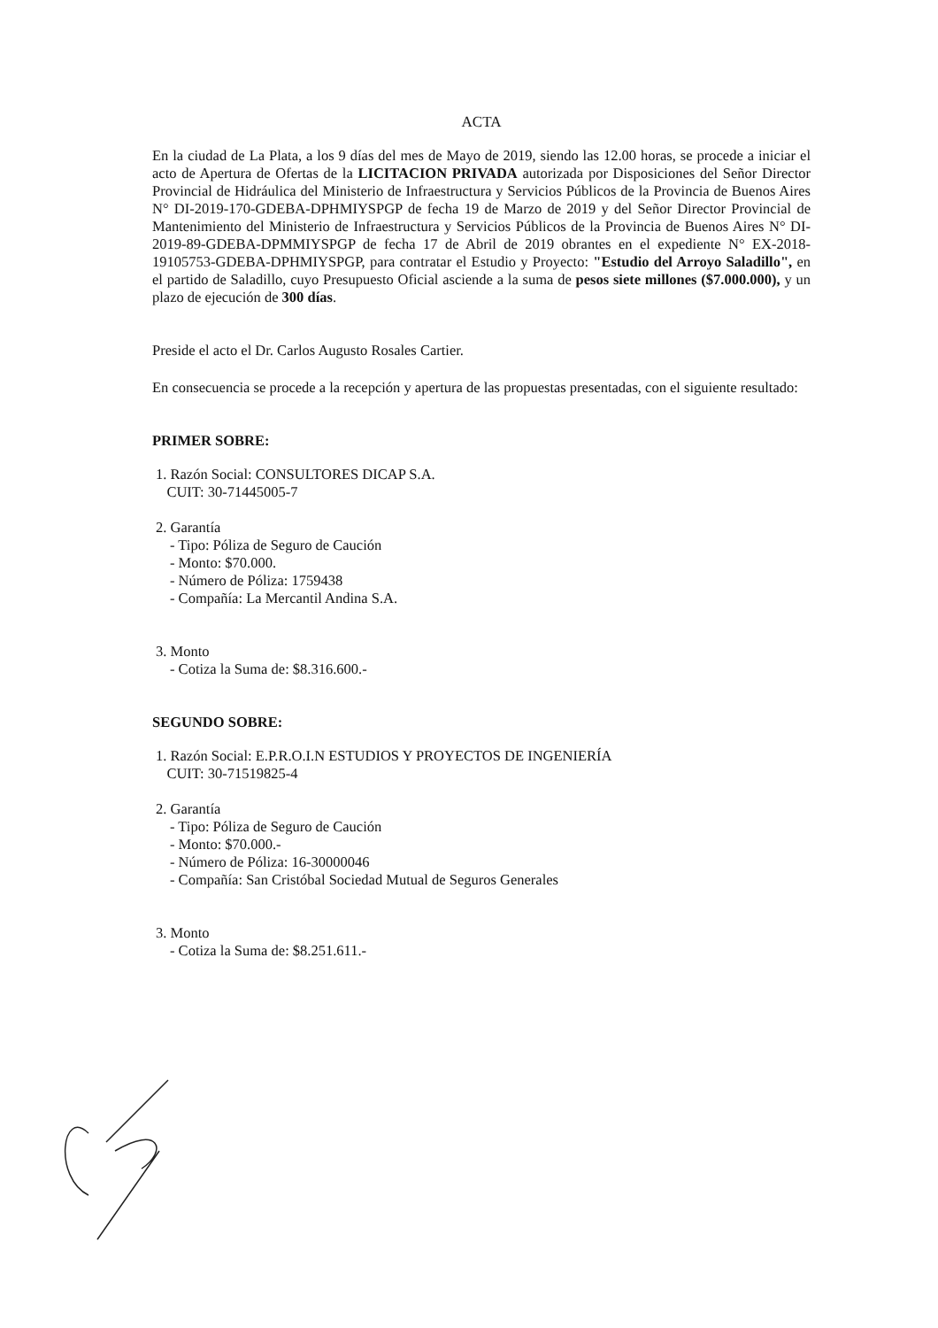ACTA
En la ciudad de La Plata, a los 9 días del mes de Mayo de 2019, siendo las 12.00 horas, se procede a iniciar el acto de Apertura de Ofertas de la LICITACION PRIVADA autorizada por Disposiciones del Señor Director Provincial de Hidráulica del Ministerio de Infraestructura y Servicios Públicos de la Provincia de Buenos Aires N° DI-2019-170-GDEBA-DPHMIYSPGP de fecha 19 de Marzo de 2019 y del Señor Director Provincial de Mantenimiento del Ministerio de Infraestructura y Servicios Públicos de la Provincia de Buenos Aires N° DI-2019-89-GDEBA-DPMMIYSPGP de fecha 17 de Abril de 2019 obrantes en el expediente N° EX-2018-19105753-GDEBA-DPHMIYSPGP, para contratar el Estudio y Proyecto: "Estudio del Arroyo Saladillo", en el partido de Saladillo, cuyo Presupuesto Oficial asciende a la suma de pesos siete millones ($7.000.000), y un plazo de ejecución de 300 días.
Preside el acto el Dr. Carlos Augusto Rosales Cartier.
En consecuencia se procede a la recepción y apertura de las propuestas presentadas, con el siguiente resultado:
PRIMER SOBRE:
1. Razón Social: CONSULTORES DICAP S.A.
CUIT: 30-71445005-7
2. Garantía
- Tipo: Póliza de Seguro de Caución
- Monto: $70.000.
- Número de Póliza: 1759438
- Compañía: La Mercantil Andina S.A.
3. Monto
- Cotiza la Suma de: $8.316.600.-
SEGUNDO SOBRE:
1. Razón Social: E.P.R.O.I.N ESTUDIOS Y PROYECTOS DE INGENIERÍA
CUIT: 30-71519825-4
2. Garantía
- Tipo: Póliza de Seguro de Caución
- Monto: $70.000.-
- Número de Póliza: 16-30000046
- Compañía: San Cristóbal Sociedad Mutual de Seguros Generales
3. Monto
- Cotiza la Suma de: $8.251.611.-